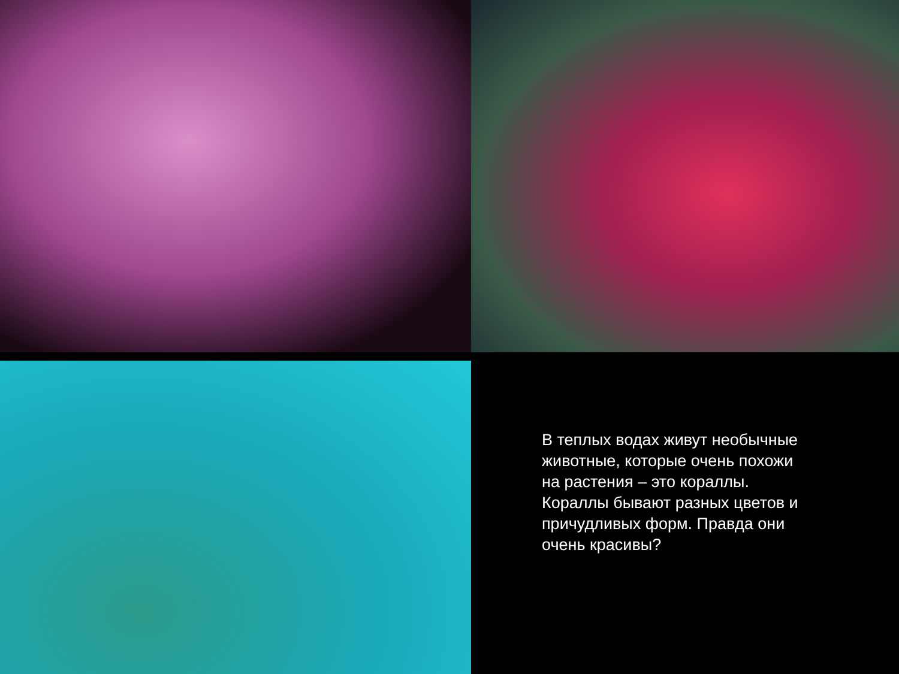В теплых водах живут необычные животные, которые очень похожи на растения – это кораллы. Кораллы бывают разных цветов и причудливых форм. Правда они очень красивы?